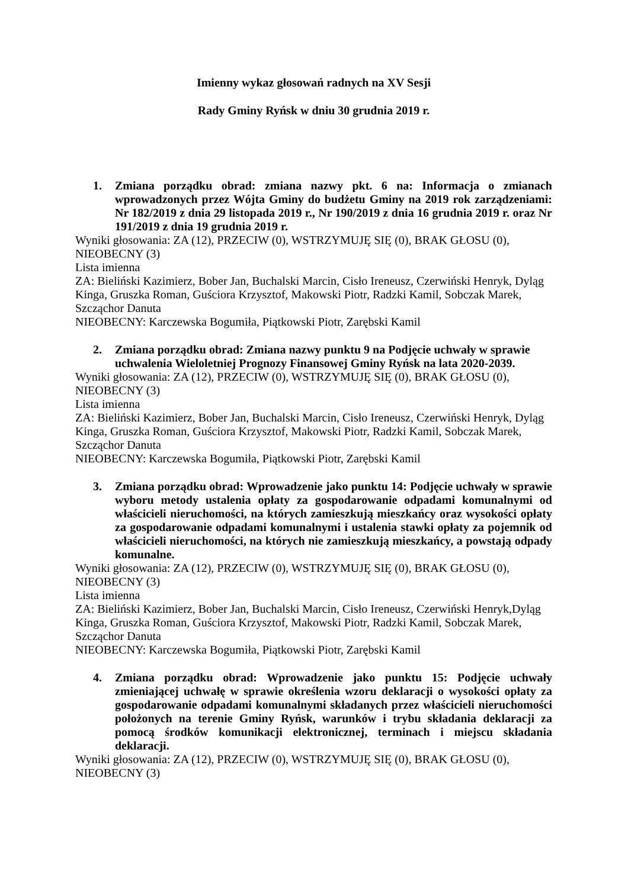Imienny wykaz głosowań radnych na XV Sesji
Rady Gminy Ryńsk w dniu 30 grudnia 2019 r.
1. Zmiana porządku obrad: zmiana nazwy pkt. 6 na: Informacja o zmianach wprowadzonych przez Wójta Gminy do budżetu Gminy na 2019 rok zarządzeniami: Nr 182/2019 z dnia 29 listopada 2019 r., Nr 190/2019 z dnia 16 grudnia 2019 r. oraz Nr 191/2019 z dnia 19 grudnia 2019 r.
Wyniki głosowania: ZA (12), PRZECIW (0), WSTRZYMUJĘ SIĘ (0), BRAK GŁOSU (0), NIEOBECNY (3)
Lista imienna
ZA: Bieliński Kazimierz, Bober Jan, Buchalski Marcin, Cisło Ireneusz, Czerwiński Henryk, Dyląg Kinga, Gruszka Roman, Guściora Krzysztof, Makowski Piotr, Radzki Kamil, Sobczak Marek, Szcząchor Danuta
NIEOBECNY: Karczewska Bogumiła, Piątkowski Piotr, Zarębski Kamil
2. Zmiana porządku obrad: Zmiana nazwy punktu 9 na Podjęcie uchwały w sprawie uchwalenia Wieloletniej Prognozy Finansowej Gminy Ryńsk na lata 2020-2039.
Wyniki głosowania: ZA (12), PRZECIW (0), WSTRZYMUJĘ SIĘ (0), BRAK GŁOSU (0), NIEOBECNY (3)
Lista imienna
ZA: Bieliński Kazimierz, Bober Jan, Buchalski Marcin, Cisło Ireneusz, Czerwiński Henryk, Dyląg Kinga, Gruszka Roman, Guściora Krzysztof, Makowski Piotr, Radzki Kamil, Sobczak Marek, Szcząchor Danuta
NIEOBECNY: Karczewska Bogumiła, Piątkowski Piotr, Zarębski Kamil
3. Zmiana porządku obrad: Wprowadzenie jako punktu 14: Podjęcie uchwały w sprawie wyboru metody ustalenia opłaty za gospodarowanie odpadami komunalnymi od właścicieli nieruchomości, na których zamieszkują mieszkańcy oraz wysokości opłaty za gospodarowanie odpadami komunalnymi i ustalenia stawki opłaty za pojemnik od właścicieli nieruchomości, na których nie zamieszkują mieszkańcy, a powstają odpady komunalne.
Wyniki głosowania: ZA (12), PRZECIW (0), WSTRZYMUJĘ SIĘ (0), BRAK GŁOSU (0), NIEOBECNY (3)
Lista imienna
ZA: Bieliński Kazimierz, Bober Jan, Buchalski Marcin, Cisło Ireneusz, Czerwiński Henryk,Dyląg Kinga, Gruszka Roman, Guściora Krzysztof, Makowski Piotr, Radzki Kamil, Sobczak Marek, Szcząchor Danuta
NIEOBECNY: Karczewska Bogumiła, Piątkowski Piotr, Zarębski Kamil
4. Zmiana porządku obrad: Wprowadzenie jako punktu 15: Podjęcie uchwały zmieniającej uchwałę w sprawie określenia wzoru deklaracji o wysokości opłaty za gospodarowanie odpadami komunalnymi składanych przez właścicieli nieruchomości położonych na terenie Gminy Ryńsk, warunków i trybu składania deklaracji za pomocą środków komunikacji elektronicznej, terminach i miejscu składania deklaracji.
Wyniki głosowania: ZA (12), PRZECIW (0), WSTRZYMUJĘ SIĘ (0), BRAK GŁOSU (0), NIEOBECNY (3)